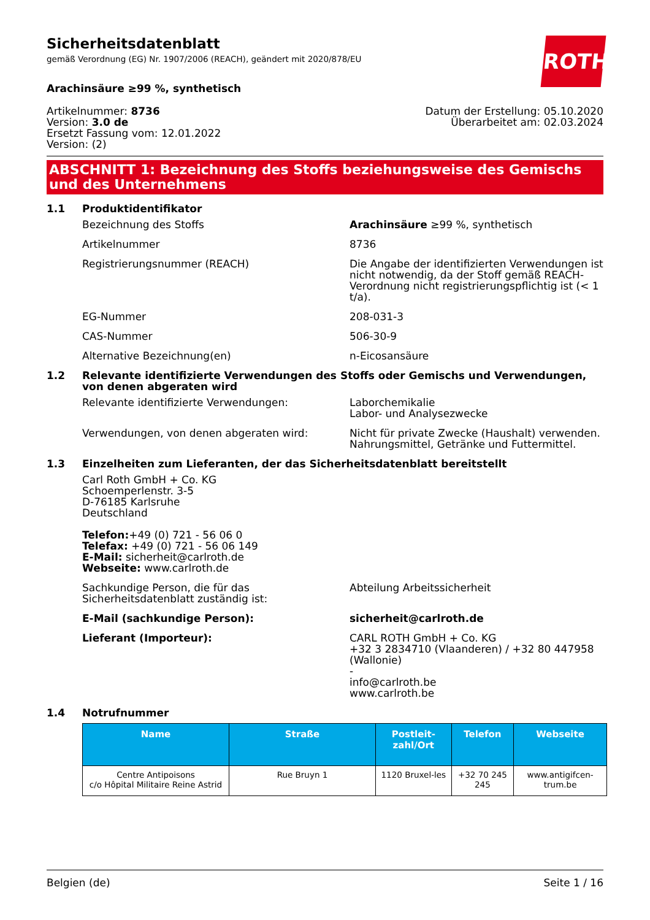ROTH
Sicherheitsdatenblatt
gemäß Verordnung (EG) Nr. 1907/2006 (REACH), geändert mit 2020/878/EU
Arachinsäure ≥99 %, synthetisch
Artikelnummer: 8736
Version: 3.0 de
Ersetzt Fassung vom: 12.01.2022
Version: (2)
Datum der Erstellung: 05.10.2020
Überarbeitet am: 02.03.2024
ABSCHNITT 1: Bezeichnung des Stoffs beziehungsweise des Gemischs und des Unternehmens
1.1 Produktidentifikator
Bezeichnung des Stoffs Arachinsäure ≥99 %, synthetisch
Artikelnummer 8736
Registrierungsnummer (REACH) Die Angabe der identifizierten Verwendungen ist nicht notwendig, da der Stoff gemäß REACH-Verordnung nicht registrierungspflichtig ist (< 1 t/a).
EG-Nummer 208-031-3
CAS-Nummer 506-30-9
Alternative Bezeichnung(en) n-Eicosansäure
1.2 Relevante identifizierte Verwendungen des Stoffs oder Gemischs und Verwendungen, von denen abgeraten wird
Relevante identifizierte Verwendungen: Laborchemikalie
Labor- und Analysezwecke
Verwendungen, von denen abgeraten wird: Nicht für private Zwecke (Haushalt) verwenden.
Nahrungsmittel, Getränke und Futtermittel.
1.3 Einzelheiten zum Lieferanten, der das Sicherheitsdatenblatt bereitstellt
Carl Roth GmbH + Co. KG
Schoemperlenstr. 3-5
D-76185 Karlsruhe
Deutschland
Telefon:+49 (0) 721 - 56 06 0
Telefax: +49 (0) 721 - 56 06 149
E-Mail: sicherheit@carlroth.de
Webseite: www.carlroth.de
Sachkundige Person, die für das Sicherheitsdatenblatt zuständig ist: Abteilung Arbeitssicherheit
E-Mail (sachkundige Person): sicherheit@carlroth.de
Lieferant (Importeur): CARL ROTH GmbH + Co. KG
+32 3 2834710 (Vlaanderen) / +32 80 447958 (Wallonie)
-
info@carlroth.be
www.carlroth.be
1.4 Notrufnummer
| Name | Straße | Postleit-zahl/Ort | Telefon | Webseite |
| --- | --- | --- | --- | --- |
| Centre Antipoisons c/o Hôpital Militaire Reine Astrid | Rue Bruyn 1 | 1120 Bruxel-les | +32 70 245 245 | www.antigifcen-trum.be |
Belgien (de) Seite 1 / 16